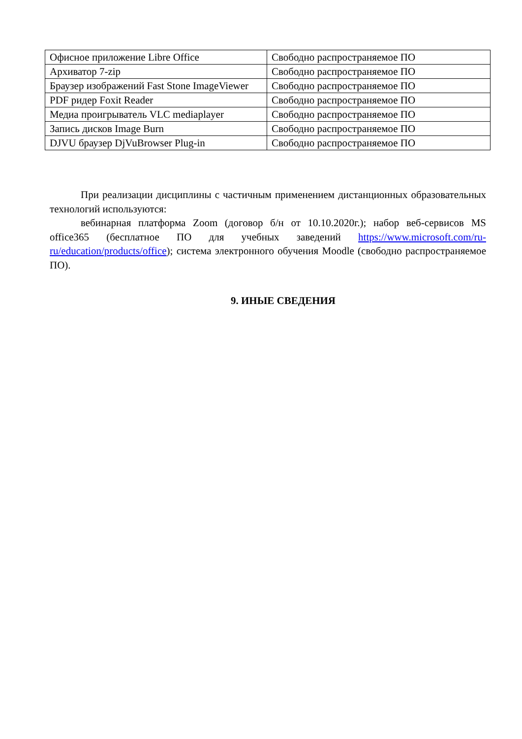| Офисное приложение Libre Office | Свободно распространяемое ПО |
| Архиватор 7-zip | Свободно распространяемое ПО |
| Браузер изображений Fast Stone ImageViewer | Свободно распространяемое ПО |
| PDF ридер Foxit Reader | Свободно распространяемое ПО |
| Медиа проигрыватель VLC mediaplayer | Свободно распространяемое ПО |
| Запись дисков Image Burn | Свободно распространяемое ПО |
| DJVU браузер DjVuBrowser Plug-in | Свободно распространяемое ПО |
При реализации дисциплины с частичным применением дистанционных образовательных технологий используются:
вебинарная платформа Zoom (договор б/н от 10.10.2020г.); набор веб-сервисов MS office365 (бесплатное ПО для учебных заведений https://www.microsoft.com/ru-ru/education/products/office); система электронного обучения Moodle (свободно распространяемое ПО).
9. ИНЫЕ СВЕДЕНИЯ